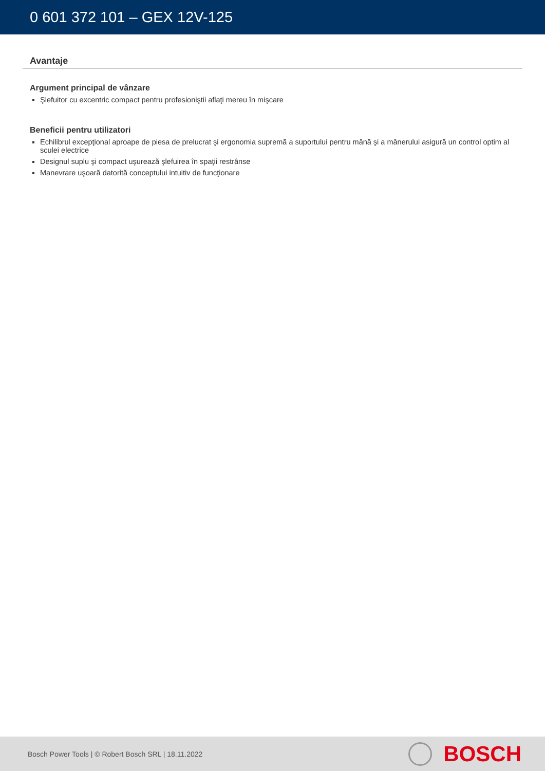0 601 372 101 – GEX 12V-125
Avantaje
Argument principal de vânzare
Şlefuitor cu excentric compact pentru profesioniştii aflaţi mereu în mişcare
Beneficii pentru utilizatori
Echilibrul excepţional aproape de piesa de prelucrat şi ergonomia supremă a suportului pentru mână şi a mânerului asigură un control optim al sculei electrice
Designul suplu şi compact uşurează şlefuirea în spaţii restrânse
Manevrare uşoară datorită conceptului intuitiv de funcţionare
Bosch Power Tools | © Robert Bosch SRL | 18.11.2022
BOSCH